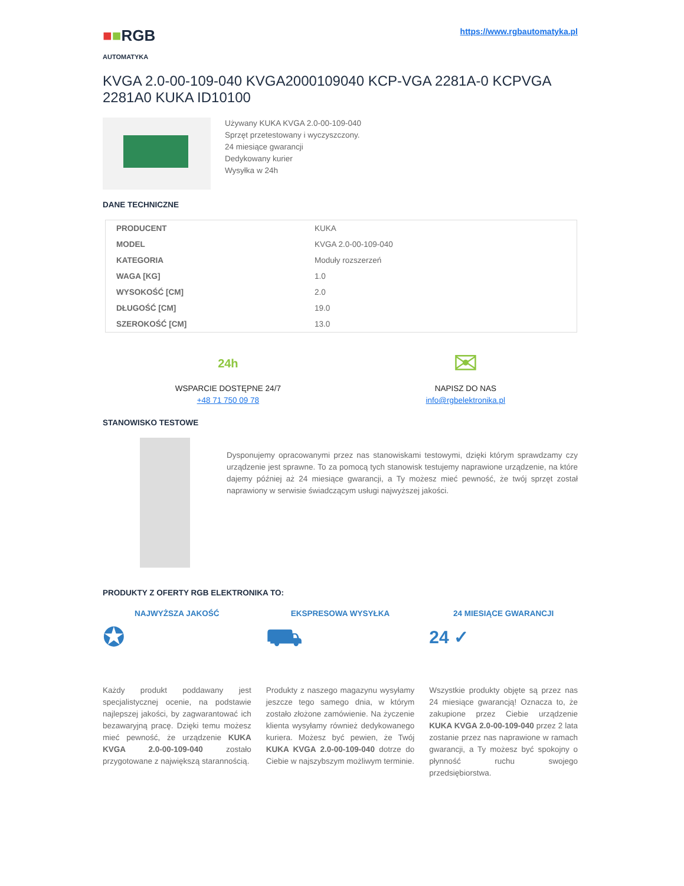■■RGB
AUTOMATYKA
https://www.rgbautomatyka.pl
KVGA 2.0-00-109-040 KVGA2000109040 KCP-VGA 2281A-0 KCPVGA 2281A0 KUKA ID10100
Używany KUKA KVGA 2.0-00-109-040
Sprzęt przetestowany i wyczyszczony.
24 miesiące gwarancji
Dedykowany kurier
Wysyłka w 24h
DANE TECHNICZNE
| PRODUCENT | KUKA |
| MODEL | KVGA 2.0-00-109-040 |
| KATEGORIA | Moduły rozszerzeń |
| WAGA [KG] | 1.0 |
| WYSOKOŚĆ [CM] | 2.0 |
| DŁUGOŚĆ [CM] | 19.0 |
| SZEROKOŚĆ [CM] | 13.0 |
24h
WSPARCIE DOSTĘPNE 24/7
+48 71 750 09 78
✉
NAPISZ DO NAS
info@rgbelektronika.pl
STANOWISKO TESTOWE
Dysponujemy opracowanymi przez nas stanowiskami testowymi, dzięki którym sprawdzamy czy urządzenie jest sprawne. To za pomocą tych stanowisk testujemy naprawione urządzenie, na które dajemy później aż 24 miesiące gwarancji, a Ty możesz mieć pewność, że twój sprzęt został naprawiony w serwisie świadczącym usługi najwyższej jakości.
PRODUKTY Z OFERTY RGB ELEKTRONIKA TO:
NAJWYŻSZA JAKOŚĆ
✪
Każdy produkt poddawany jest specjalistycznej ocenie, na podstawie najlepszej jakości, by zagwarantować ich bezawaryjną pracę. Dzięki temu możesz mieć pewność, że urządzenie KUKA KVGA 2.0-00-109-040 zostało przygotowane z największą starannością.
EKSPRESOWA WYSYŁKA
⛟
Produkty z naszego magazynu wysyłamy jeszcze tego samego dnia, w którym zostało złożone zamówienie. Na życzenie klienta wysyłamy również dedykowanego kuriera. Możesz być pewien, że Twój KUKA KVGA 2.0-00-109-040 dotrze do Ciebie w najszybszym możliwym terminie.
24 MIESIĄCE GWARANCJI
24 ✓
Wszystkie produkty objęte są przez nas 24 miesiące gwarancją! Oznacza to, że zakupione przez Ciebie urządzenie KUKA KVGA 2.0-00-109-040 przez 2 lata zostanie przez nas naprawione w ramach gwarancji, a Ty możesz być spokojny o płynność ruchu swojego przedsiębiorstwa.